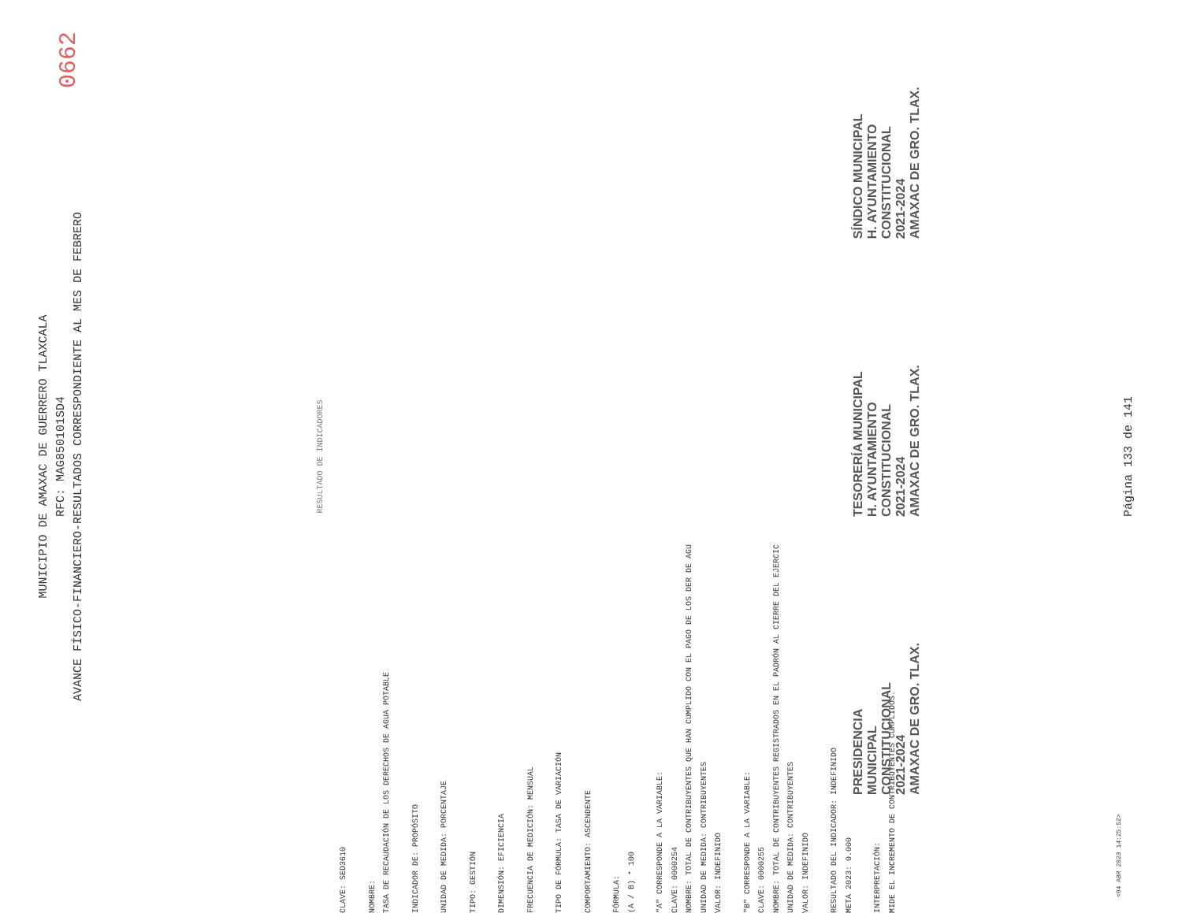MUNICIPIO DE AMAXAC DE GUERRERO TLAXCALA
RFC: MAG850101SD4
AVANCE FÍSICO-FINANCIERO-RESULTADOS CORRESPONDIENTE AL MES DE FEBRERO
0662
RESULTADO DE INDICADORES
CLAVE: SED3610
NOMBRE:
TASA DE RECAUDACIÓN DE LOS DERECHOS DE AGUA POTABLE
INDICADOR DE: PROPÓSITO
UNIDAD DE MEDIDA: PORCENTAJE
TIPO: GESTIÓN
DIMENSIÓN: EFICIENCIA
FRECUENCIA DE MEDICIÓN: MENSUAL
TIPO DE FÓRMULA: TASA DE VARIACIÓN
COMPORTAMIENTO: ASCENDENTE
FÓRMULA:
(A / B) * 100
"A" CORRESPONDE A LA VARIABLE:
CLAVE: 0000254
NOMBRE: TOTAL DE CONTRIBUYENTES QUE HAN CUMPLIDO CON EL PAGO DE LOS DER DE AGU
UNIDAD DE MEDIDA: CONTRIBUYENTES
VALOR: INDEFINIDO
"B" CORRESPONDE A LA VARIABLE:
CLAVE: 0000255
NOMBRE: TOTAL DE CONTRIBUYENTES REGISTRADOS EN EL PADRÓN AL CIERRE DEL EJERCIC
UNIDAD DE MEDIDA: CONTRIBUYENTES
VALOR: INDEFINIDO
RESULTADO DEL INDICADOR: INDEFINIDO
META 2023: 0.000
INTERPRETACIÓN:
MIDE EL INCREMENTO DE CONTRIBUYENTES CUMPLIDOS.
PRESIDENCIA
MUNICIPAL
CONSTITUCIONAL
2021-2024
AMAXAC DE GRO. TLAX.
TESORERÍA MUNICIPAL
H. AYUNTAMIENTO
CONSTITUCIONAL
2021-2024
AMAXAC DE GRO. TLAX.
SÍNDICO MUNICIPAL
H. AYUNTAMIENTO
CONSTITUCIONAL
2021-2024
AMAXAC DE GRO. TLAX.
<04 ABR 2023 14:25:52>
Página 133 de 141